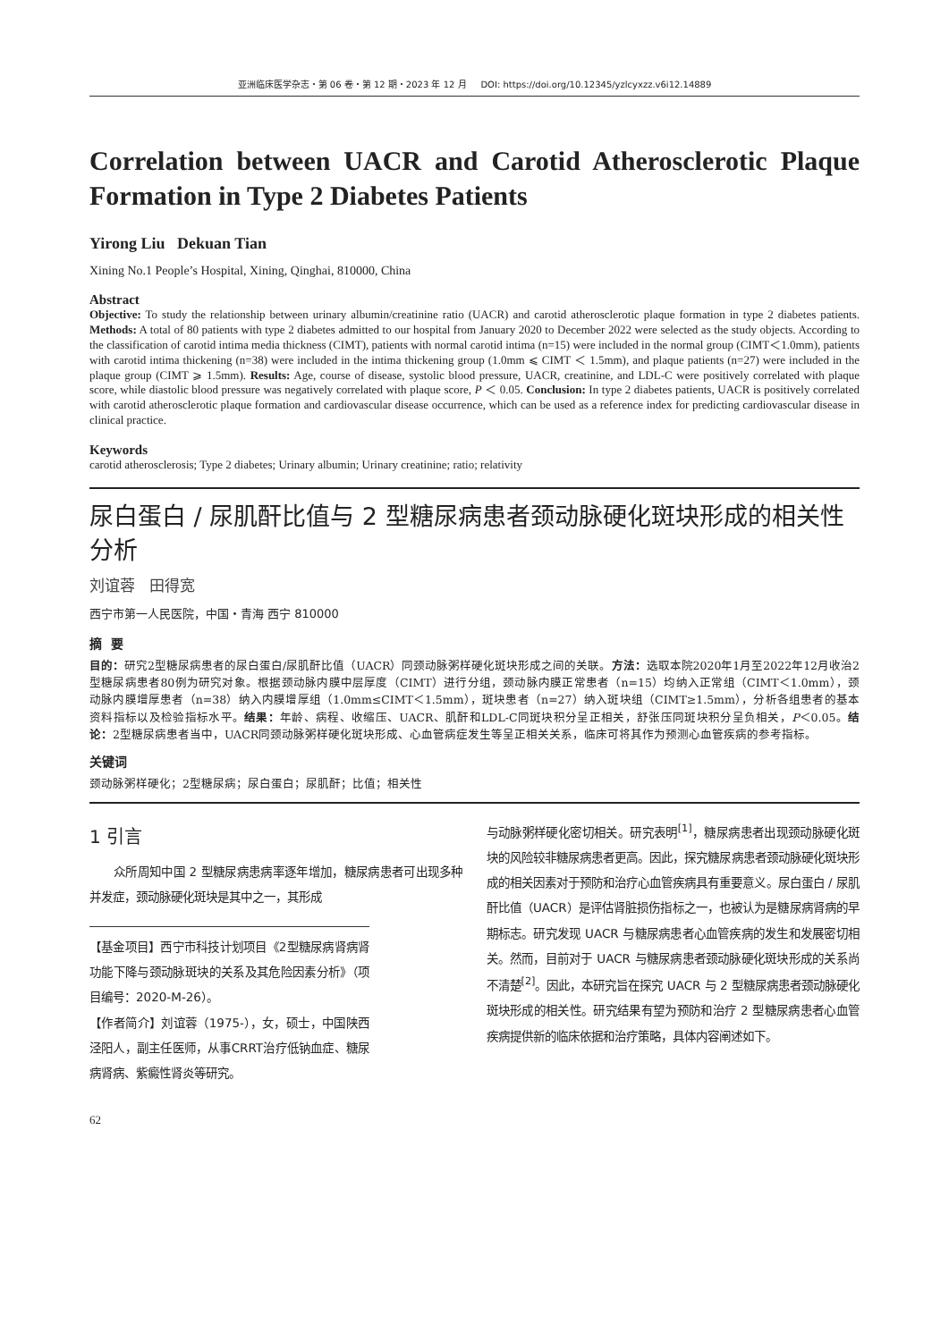亚洲临床医学杂志・第 06 卷・第 12 期・2023 年 12 月 DOI: https://doi.org/10.12345/yzlcyxzz.v6i12.14889
Correlation between UACR and Carotid Atherosclerotic Plaque Formation in Type 2 Diabetes Patients
Yirong Liu Dekuan Tian
Xining No.1 People’s Hospital, Xining, Qinghai, 810000, China
Abstract
Objective: To study the relationship between urinary albumin/creatinine ratio (UACR) and carotid atherosclerotic plaque formation in type 2 diabetes patients. Methods: A total of 80 patients with type 2 diabetes admitted to our hospital from January 2020 to December 2022 were selected as the study objects. According to the classification of carotid intima media thickness (CIMT), patients with normal carotid intima (n=15) were included in the normal group (CIMT＜1.0mm), patients with carotid intima thickening (n=38) were included in the intima thickening group (1.0mm ⩽ CIMT ＜ 1.5mm), and plaque patients (n=27) were included in the plaque group (CIMT ⩾ 1.5mm). Results: Age, course of disease, systolic blood pressure, UACR, creatinine, and LDL-C were positively correlated with plaque score, while diastolic blood pressure was negatively correlated with plaque score, P ＜ 0.05. Conclusion: In type 2 diabetes patients, UACR is positively correlated with carotid atherosclerotic plaque formation and cardiovascular disease occurrence, which can be used as a reference index for predicting cardiovascular disease in clinical practice.
Keywords
carotid atherosclerosis; Type 2 diabetes; Urinary albumin; Urinary creatinine; ratio; relativity
尿白蛋白 / 尿肌酐比值与 2 型糖尿病患者颈动脉硬化斑块形成的相关性分析
刘谊蓉 田得宽
西宁市第一人民医院，中国・青海 西宁 810000
摘 要
目的：研究2型糖尿病患者的尿白蛋白/尿肌酐比值（UACR）同颈动脉粥样硬化斑块形成之间的关联。方法：选取本院2020年1月至2022年12月收治2型糖尿病患者80例为研究对象。根据颈动脉内膜中层厚度（CIMT）进行分组，颈动脉内膜正常患者（n=15）均纳入正常组（CIMT＜1.0mm），颈动脉内膜增厚患者（n=38）纳入内膜增厚组（1.0mm≤CIMT＜1.5mm），斑块患者（n=27）纳入斑块组（CIMT≥1.5mm），分析各组患者的基本资料指标以及检验指标水平。结果：年龄、病程、收缩压、UACR、肌酐和LDL-C同斑块积分呈正相关，舒张压同斑块积分呈负相关，P＜0.05。结论：2型糖尿病患者当中，UACR同颈动脉粥样硬化斑块形成、心血管病症发生等呈正相关关系，临床可将其作为预测心血管疾病的参考指标。
关键词
颈动脉粥样硬化；2型糖尿病；尿白蛋白；尿肌酐；比值；相关性
1 引言
众所周知中国 2 型糖尿病患病率逐年增加，糖尿病患者可出现多种并发症，颈动脉硬化斑块是其中之一，其形成
【基金项目】西宁市科技计划项目《2型糖尿病肾病肾功能下降与颈动脉斑块的关系及其危险因素分析》（项目编号：2020-M-26）。
【作者简介】刘谊蓉（1975-），女，硕士，中国陕西泾阳人，副主任医师，从事CRRT治疗低钠血症、糖尿病肾病、紫癜性肾炎等研究。
与动脉粥样硬化密切相关。研究表明<sup>[1]</sup>，糖尿病患者出现颈动脉硬化斑块的风险较非糖尿病患者更高。因此，探究糖尿病患者颈动脉硬化斑块形成的相关因素对于预防和治疗心血管疾病具有重要意义。尿白蛋白 / 尿肌酐比值（UACR）是评估肾脏损伤指标之一，也被认为是糖尿病肾病的早期标志。研究发现 UACR 与糖尿病患者心血管疾病的发生和发展密切相关。然而，目前对于 UACR 与糖尿病患者颈动脉硬化斑块形成的关系尚不清楚<sup>[2]</sup>。因此，本研究旨在探究 UACR 与 2 型糖尿病患者颈动脉硬化斑块形成的相关性。研究结果有望为预防和治疗 2 型糖尿病患者心血管疾病提供新的临床依据和治疗策略，具体内容阐述如下。
62